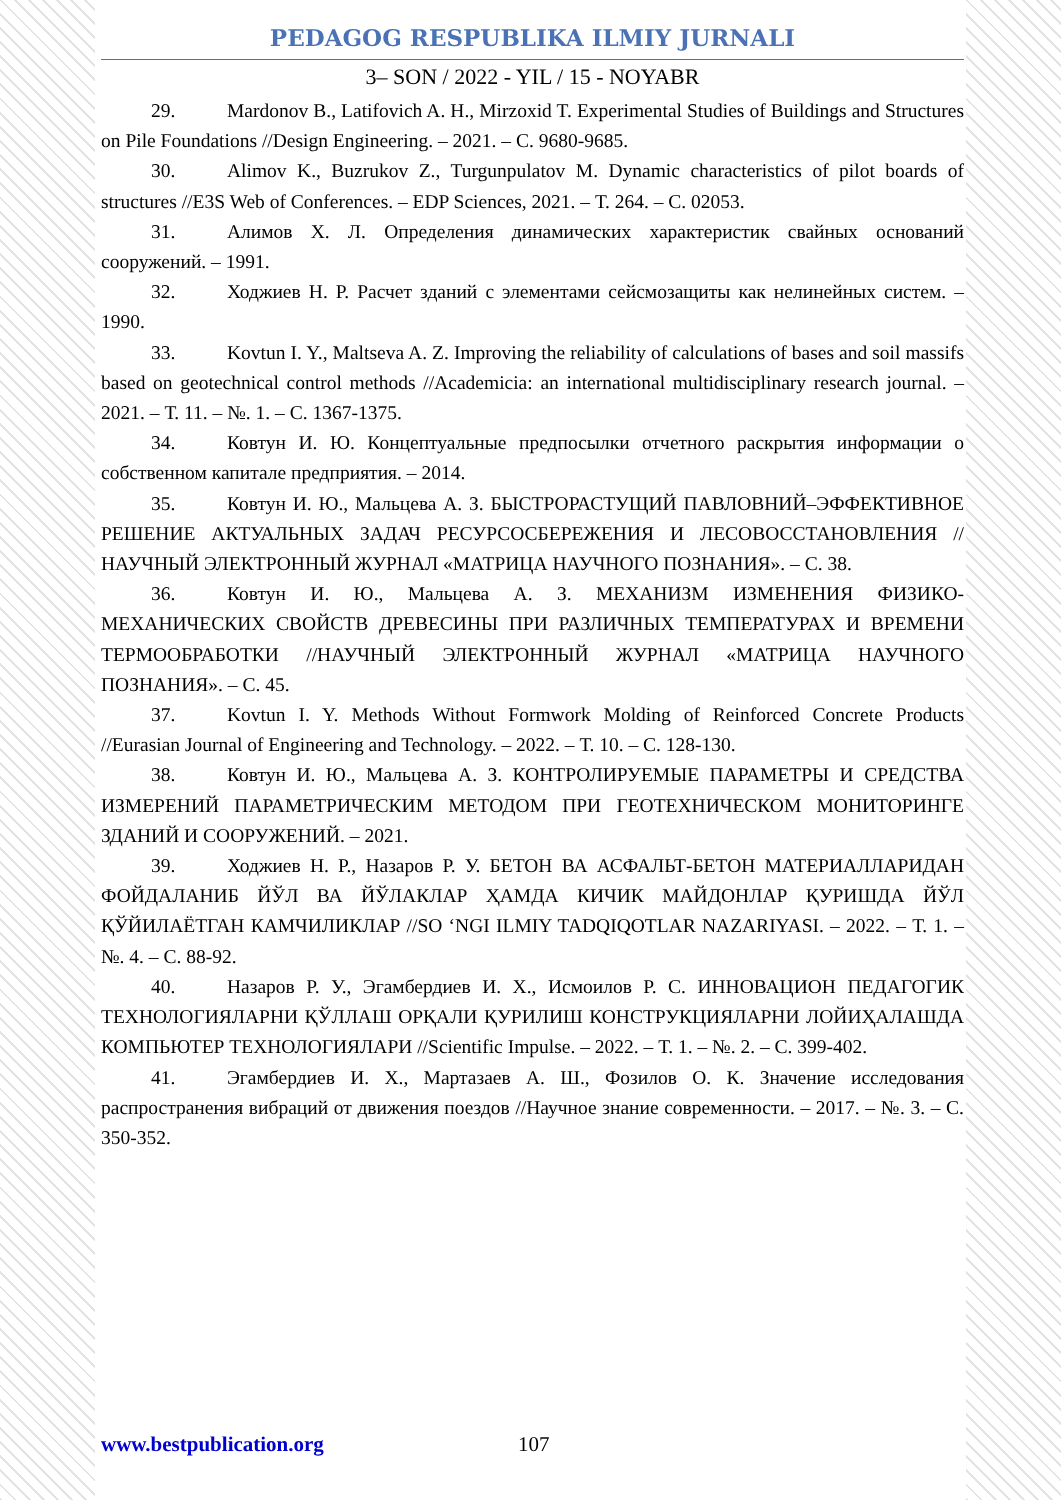PEDAGOG RESPUBLIKA ILMIY JURNALI
3– SON / 2022 - YIL / 15 - NOYABR
29. Mardonov B., Latifovich A. H., Mirzoxid T. Experimental Studies of Buildings and Structures on Pile Foundations //Design Engineering. – 2021. – С. 9680-9685.
30. Alimov K., Buzrukov Z., Turgunpulatov M. Dynamic characteristics of pilot boards of structures //E3S Web of Conferences. – EDP Sciences, 2021. – Т. 264. – С. 02053.
31. Алимов Х. Л. Определения динамических характеристик свайных оснований сооружений. – 1991.
32. Ходжиев Н. Р. Расчет зданий с элементами сейсмозащиты как нелинейных систем. – 1990.
33. Kovtun I. Y., Maltseva A. Z. Improving the reliability of calculations of bases and soil massifs based on geotechnical control methods //Academicia: an international multidisciplinary research journal. – 2021. – Т. 11. – №. 1. – С. 1367-1375.
34. Ковтун И. Ю. Концептуальные предпосылки отчетного раскрытия информации о собственном капитале предприятия. – 2014.
35. Ковтун И. Ю., Мальцева А. З. БЫСТРОРАСТУЩИЙ ПАВЛОВНИЙ–ЭФФЕКТИВНОЕ РЕШЕНИЕ АКТУАЛЬНЫХ ЗАДАЧ РЕСУРСОСБЕРЕЖЕНИЯ И ЛЕСОВОССТАНОВЛЕНИЯ //НАУЧНЫЙ ЭЛЕКТРОННЫЙ ЖУРНАЛ «МАТРИЦА НАУЧНОГО ПОЗНАНИЯ». – С. 38.
36. Ковтун И. Ю., Мальцева А. З. МЕХАНИЗМ ИЗМЕНЕНИЯ ФИЗИКО-МЕХАНИЧЕСКИХ СВОЙСТВ ДРЕВЕСИНЫ ПРИ РАЗЛИЧНЫХ ТЕМПЕРАТУРАХ И ВРЕМЕНИ ТЕРМООБРАБОТКИ //НАУЧНЫЙ ЭЛЕКТРОННЫЙ ЖУРНАЛ «МАТРИЦА НАУЧНОГО ПОЗНАНИЯ». – С. 45.
37. Kovtun I. Y. Methods Without Formwork Molding of Reinforced Concrete Products //Eurasian Journal of Engineering and Technology. – 2022. – Т. 10. – С. 128-130.
38. Ковтун И. Ю., Мальцева А. З. КОНТРОЛИРУЕМЫЕ ПАРАМЕТРЫ И СРЕДСТВА ИЗМЕРЕНИЙ ПАРАМЕТРИЧЕСКИМ МЕТОДОМ ПРИ ГЕОТЕХНИЧЕСКОМ МОНИТОРИНГЕ ЗДАНИЙ И СООРУЖЕНИЙ. – 2021.
39. Ходжиев Н. Р., Назаров Р. У. БЕТОН ВА АСФАЛЬТ-БЕТОН МАТЕРИАЛЛАРИДАН ФОЙДАЛАНИБ ЙЎЛ ВА ЙЎЛАКЛАР ҲАМДА КИЧИК МАЙДОНЛАР ҚУРИШДА ЙЎЛ ҚЎЙИЛАЁТГАН КАМЧИЛИКЛАР //SO ‘NGI ILMIY TADQIQOTLAR NAZARIYASI. – 2022. – Т. 1. – №. 4. – С. 88-92.
40. Назаров Р. У., Эгамбердиев И. Х., Исмоилов Р. С. ИННОВАЦИОН ПЕДАГОГИК ТЕХНОЛОГИЯЛАРНИ ҚЎЛЛАШ ОРҚАЛИ ҚУРИЛИШ КОНСТРУКЦИЯЛАРНИ ЛОЙИҲАЛАШДА КОМПЬЮТЕР ТЕХНОЛОГИЯЛАРИ //Scientific Impulse. – 2022. – Т. 1. – №. 2. – С. 399-402.
41. Эгамбердиев И. Х., Мартазаев А. Ш., Фозилов О. К. Значение исследования распространения вибраций от движения поездов //Научное знание современности. – 2017. – №. 3. – С. 350-352.
www.bestpublication.org 107